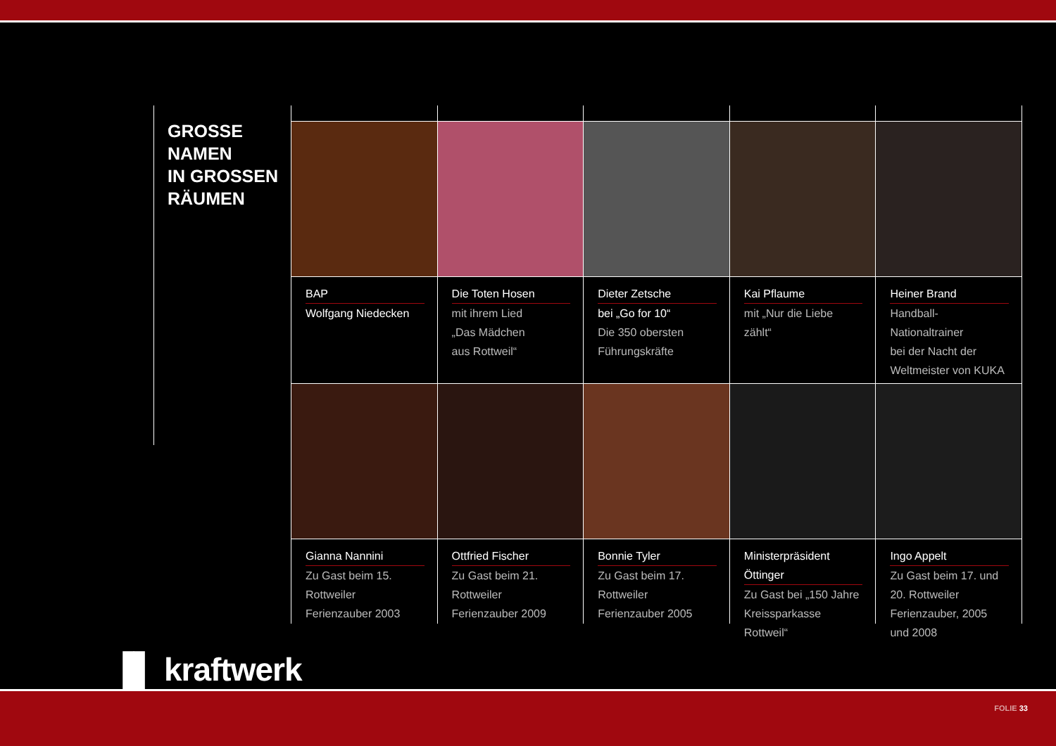GROSSE
NAMEN
IN GROSSEN
RÄUMEN
BAP
Wolfgang Niedecken
Die Toten Hosen
mit ihrem Lied
„Das Mädchen
aus Rottweil“
Dieter Zetsche
bei „Go for 10“
Die 350 obersten
Führungskräfte
Kai Pflaume
mit „Nur die Liebe zählt“
Heiner Brand
Handball-Nationaltrainer
bei der Nacht der
Weltmeister von KUKA
Gianna Nannini
Zu Gast beim 15. Rottweiler Ferienzauber 2003
Ottfried Fischer
Zu Gast beim 21. Rottweiler Ferienzauber 2009
Bonnie Tyler
Zu Gast beim 17. Rottweiler Ferienzauber 2005
Ministerpräsident Öttinger
Zu Gast bei „150 Jahre Kreissparkasse Rottweil“
Ingo Appelt
Zu Gast beim 17. und 20. Rottweiler Ferienzauber, 2005 und 2008
▐▌ kraftwerk
FOLIE 33